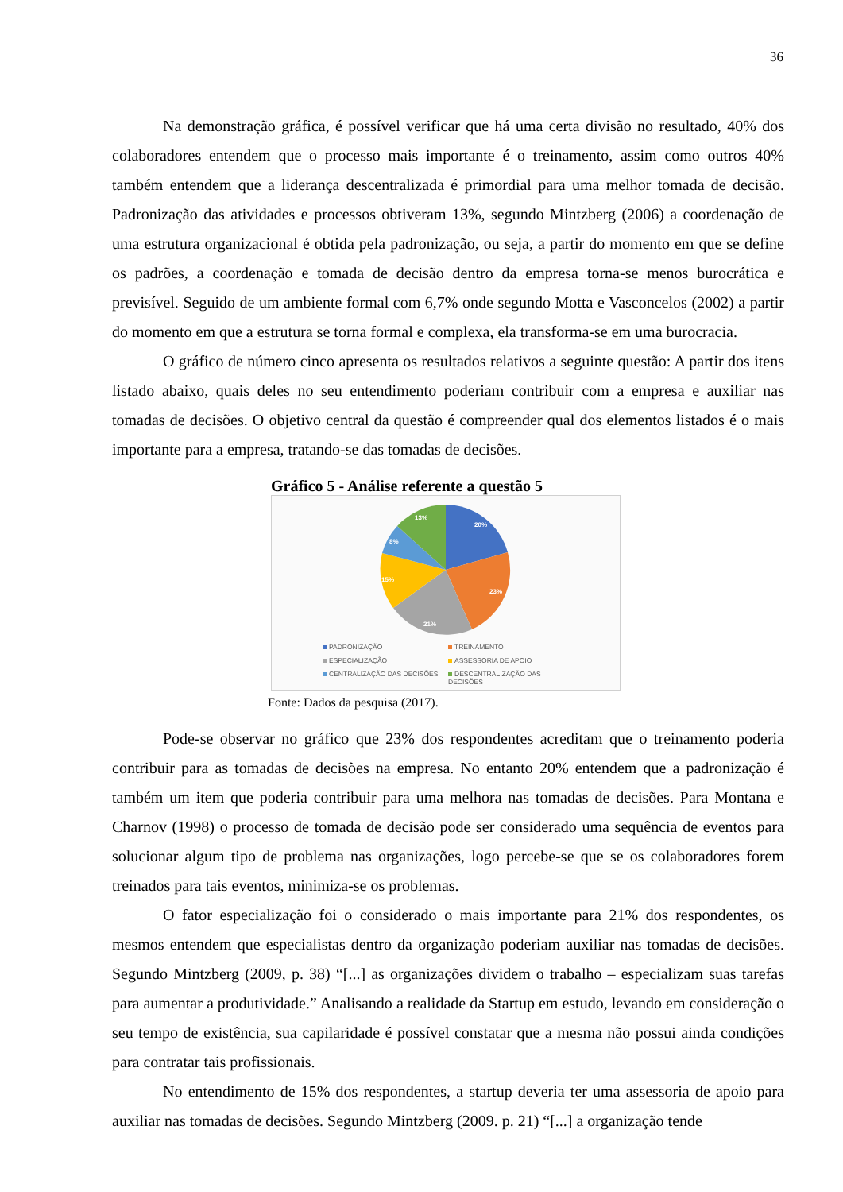36
Na demonstração gráfica, é possível verificar que há uma certa divisão no resultado, 40% dos colaboradores entendem que o processo mais importante é o treinamento, assim como outros 40% também entendem que a liderança descentralizada é primordial para uma melhor tomada de decisão. Padronização das atividades e processos obtiveram 13%, segundo Mintzberg (2006) a coordenação de uma estrutura organizacional é obtida pela padronização, ou seja, a partir do momento em que se define os padrões, a coordenação e tomada de decisão dentro da empresa torna-se menos burocrática e previsível. Seguido de um ambiente formal com 6,7% onde segundo Motta e Vasconcelos (2002) a partir do momento em que a estrutura se torna formal e complexa, ela transforma-se em uma burocracia.
O gráfico de número cinco apresenta os resultados relativos a seguinte questão: A partir dos itens listado abaixo, quais deles no seu entendimento poderiam contribuir com a empresa e auxiliar nas tomadas de decisões. O objetivo central da questão é compreender qual dos elementos listados é o mais importante para a empresa, tratando-se das tomadas de decisões.
Gráfico 5 - Análise referente a questão 5
20%
23%
21%
15%
8%
13%
PADRONIZAÇÃO TREINAMENTO ESPECIALIZAÇÃO ASSESSORIA DE APOIO CENTRALIZAÇÃO DAS DECISÕES DESCENTRALIZAÇÃO DAS DECISÕES
Fonte: Dados da pesquisa (2017).
Pode-se observar no gráfico que 23% dos respondentes acreditam que o treinamento poderia contribuir para as tomadas de decisões na empresa. No entanto 20% entendem que a padronização é também um item que poderia contribuir para uma melhora nas tomadas de decisões. Para Montana e Charnov (1998) o processo de tomada de decisão pode ser considerado uma sequência de eventos para solucionar algum tipo de problema nas organizações, logo percebe-se que se os colaboradores forem treinados para tais eventos, minimiza-se os problemas.
O fator especialização foi o considerado o mais importante para 21% dos respondentes, os mesmos entendem que especialistas dentro da organização poderiam auxiliar nas tomadas de decisões. Segundo Mintzberg (2009, p. 38) “[...] as organizações dividem o trabalho – especializam suas tarefas para aumentar a produtividade.” Analisando a realidade da Startup em estudo, levando em consideração o seu tempo de existência, sua capilaridade é possível constatar que a mesma não possui ainda condições para contratar tais profissionais.
No entendimento de 15% dos respondentes, a startup deveria ter uma assessoria de apoio para auxiliar nas tomadas de decisões. Segundo Mintzberg (2009. p. 21) “[...] a organização tende